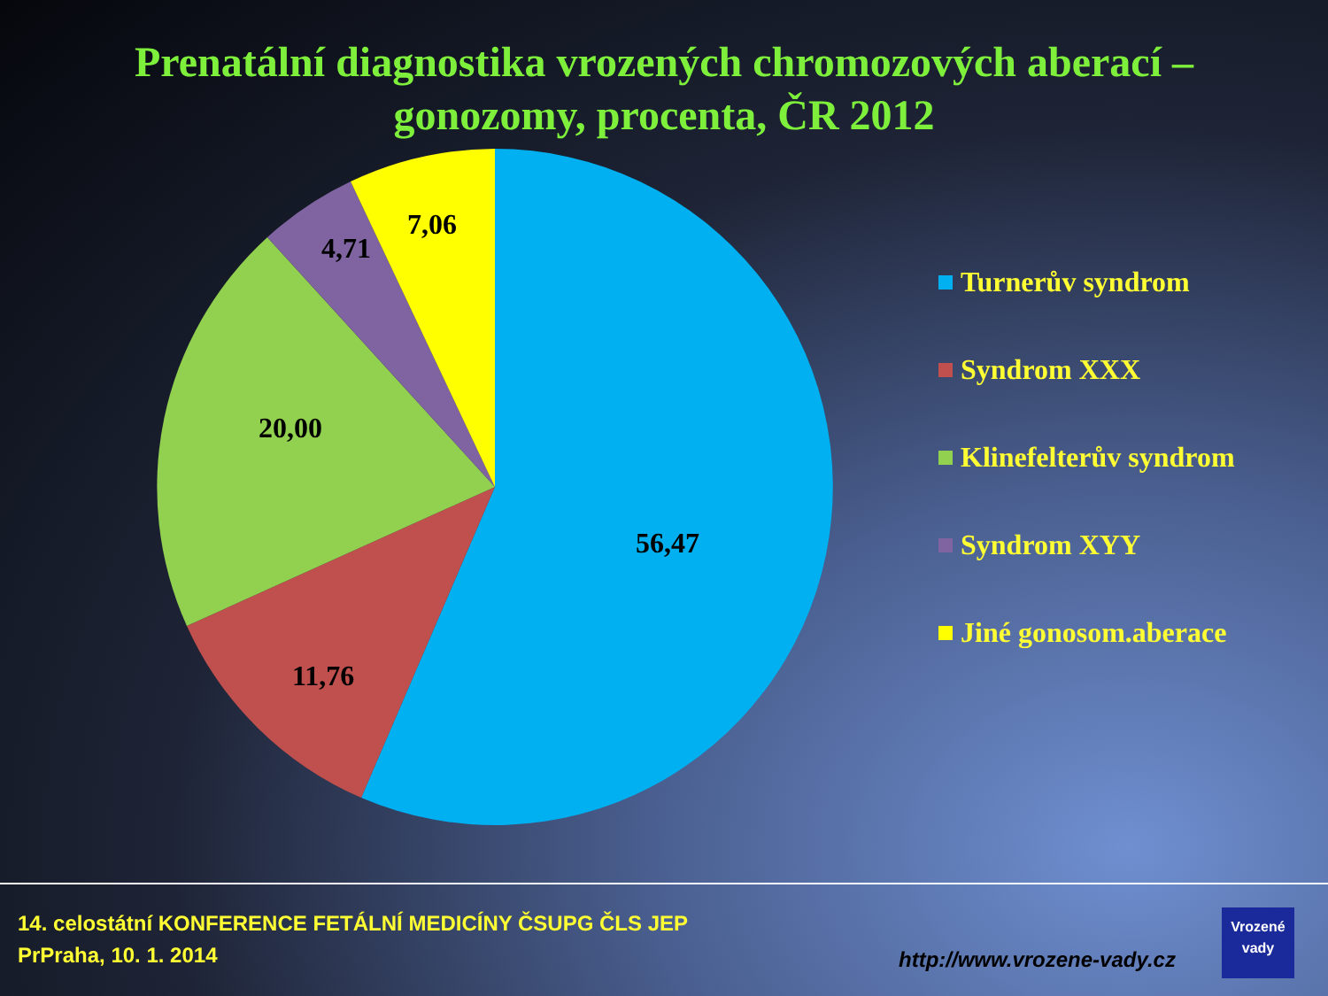Prenatální diagnostika vrozených chromozových aberací – gonozomy, procenta, ČR 2012
7,06
4,71
20,00
56,47
11,76
Turnerův syndrom
Syndrom XXX
Klinefelterův syndrom
Syndrom XYY
Jiné gonosom.aberace
14. celostátní KONFERENCE FETÁLNÍ MEDICÍNY ČSUPG ČLS JEP
PrPraha, 10. 1. 2014
http://www.vrozene-vady.cz
Vrozené
vady